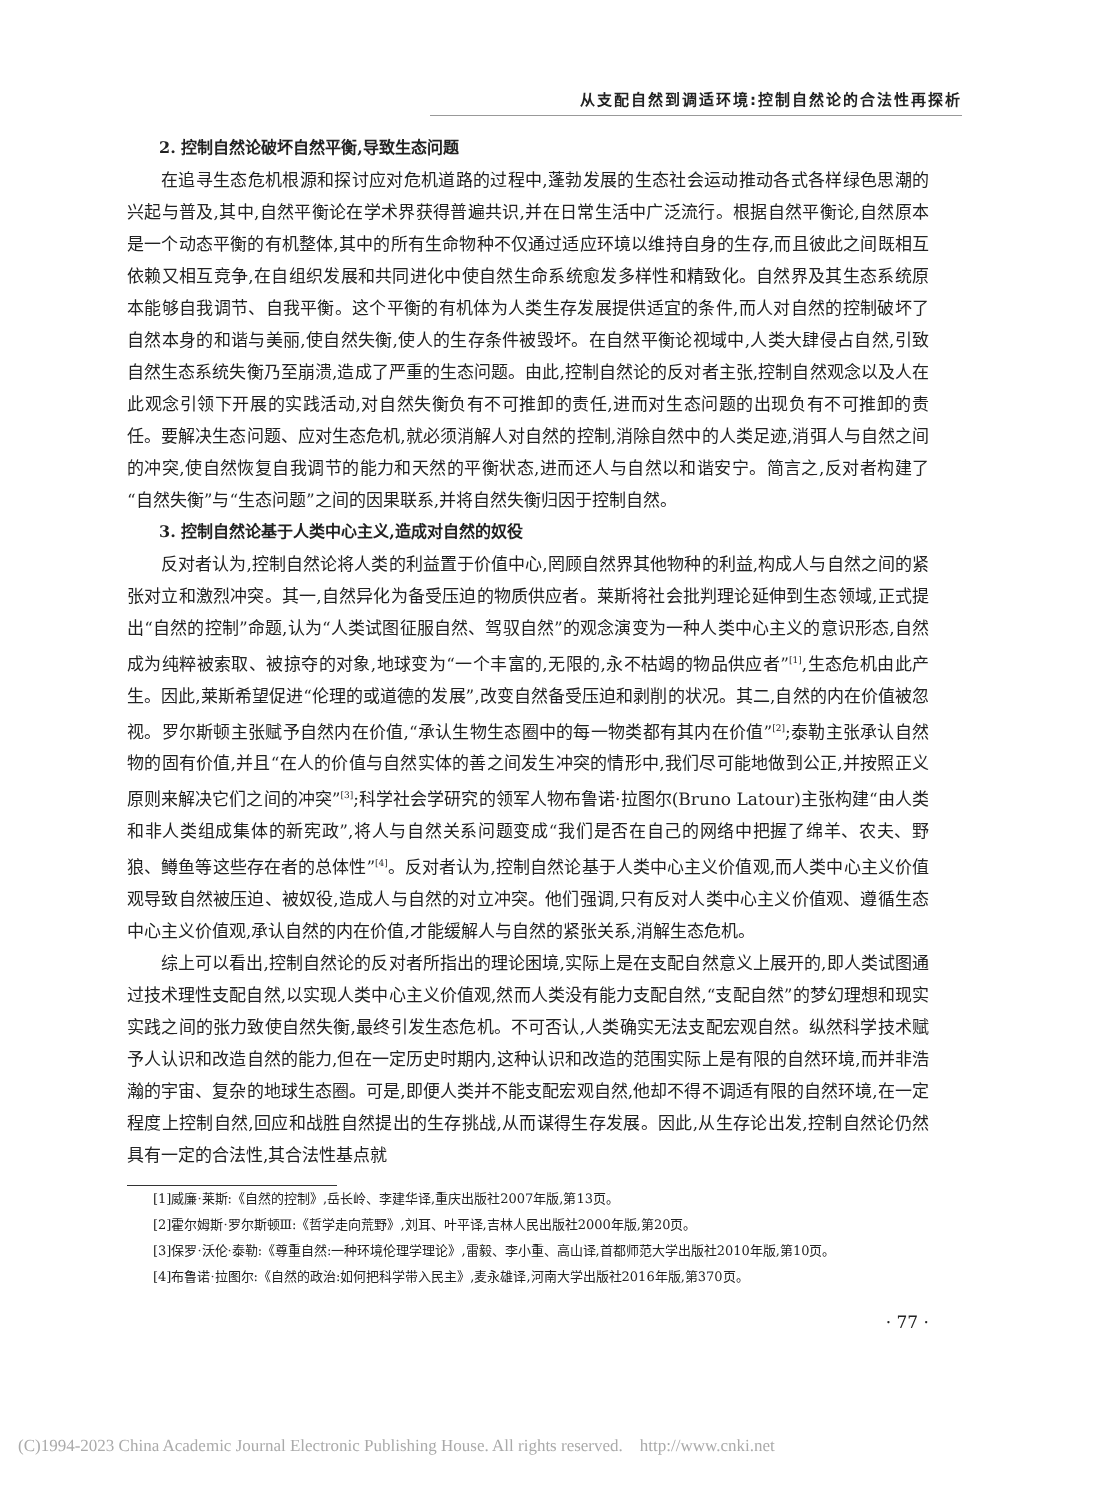从支配自然到调适环境:控制自然论的合法性再探析
2. 控制自然论破坏自然平衡,导致生态问题
在追寻生态危机根源和探讨应对危机道路的过程中,蓬勃发展的生态社会运动推动各式各样绿色思潮的兴起与普及,其中,自然平衡论在学术界获得普遍共识,并在日常生活中广泛流行。根据自然平衡论,自然原本是一个动态平衡的有机整体,其中的所有生命物种不仅通过适应环境以维持自身的生存,而且彼此之间既相互依赖又相互竞争,在自组织发展和共同进化中使自然生命系统愈发多样性和精致化。自然界及其生态系统原本能够自我调节、自我平衡。这个平衡的有机体为人类生存发展提供适宜的条件,而人对自然的控制破坏了自然本身的和谐与美丽,使自然失衡,使人的生存条件被毁坏。在自然平衡论视域中,人类大肆侵占自然,引致自然生态系统失衡乃至崩溃,造成了严重的生态问题。由此,控制自然论的反对者主张,控制自然观念以及人在此观念引领下开展的实践活动,对自然失衡负有不可推卸的责任,进而对生态问题的出现负有不可推卸的责任。要解决生态问题、应对生态危机,就必须消解人对自然的控制,消除自然中的人类足迹,消弭人与自然之间的冲突,使自然恢复自我调节的能力和天然的平衡状态,进而还人与自然以和谐安宁。简言之,反对者构建了“自然失衡”与“生态问题”之间的因果联系,并将自然失衡归因于控制自然。
3. 控制自然论基于人类中心主义,造成对自然的奴役
反对者认为,控制自然论将人类的利益置于价值中心,罔顾自然界其他物种的利益,构成人与自然之间的紧张对立和激烈冲突。其一,自然异化为备受压迫的物质供应者。莱斯将社会批判理论延伸到生态领域,正式提出“自然的控制”命题,认为“人类试图征服自然、驾驭自然”的观念演变为一种人类中心主义的意识形态,自然成为纯粹被索取、被掠夺的对象,地球变为“一个丰富的,无限的,永不枯竭的物品供应者”<sup>[1]</sup>,生态危机由此产生。因此,莱斯希望促进“伦理的或道德的发展”,改变自然备受压迫和剥削的状况。其二,自然的内在价值被忽视。罗尔斯顿主张赋予自然内在价值,“承认生物生态圈中的每一物类都有其内在价值”<sup>[2]</sup>;泰勒主张承认自然物的固有价值,并且“在人的价值与自然实体的善之间发生冲突的情形中,我们尽可能地做到公正,并按照正义原则来解决它们之间的冲突”<sup>[3]</sup>;科学社会学研究的领军人物布鲁诺·拉图尔(Bruno Latour)主张构建“由人类和非人类组成集体的新宪政”,将人与自然关系问题变成“我们是否在自己的网络中把握了绵羊、农夫、野狼、鳟鱼等这些存在者的总体性”<sup>[4]</sup>。反对者认为,控制自然论基于人类中心主义价值观,而人类中心主义价值观导致自然被压迫、被奴役,造成人与自然的对立冲突。他们强调,只有反对人类中心主义价值观、遵循生态中心主义价值观,承认自然的内在价值,才能缓解人与自然的紧张关系,消解生态危机。
综上可以看出,控制自然论的反对者所指出的理论困境,实际上是在支配自然意义上展开的,即人类试图通过技术理性支配自然,以实现人类中心主义价值观,然而人类没有能力支配自然,“支配自然”的梦幻理想和现实实践之间的张力致使自然失衡,最终引发生态危机。不可否认,人类确实无法支配宏观自然。纵然科学技术赋予人认识和改造自然的能力,但在一定历史时期内,这种认识和改造的范围实际上是有限的自然环境,而并非浩瀚的宇宙、复杂的地球生态圈。可是,即便人类并不能支配宏观自然,他却不得不调适有限的自然环境,在一定程度上控制自然,回应和战胜自然提出的生存挑战,从而谋得生存发展。因此,从生存论出发,控制自然论仍然具有一定的合法性,其合法性基点就
[1]威廉·莱斯:《自然的控制》,岳长岭、李建华译,重庆出版社2007年版,第13页。
[2]霍尔姆斯·罗尔斯顿Ⅲ:《哲学走向荒野》,刘耳、叶平译,吉林人民出版社2000年版,第20页。
[3]保罗·沃伦·泰勒:《尊重自然:一种环境伦理学理论》,雷毅、李小重、高山译,首都师范大学出版社2010年版,第10页。
[4]布鲁诺·拉图尔:《自然的政治:如何把科学带入民主》,麦永雄译,河南大学出版社2016年版,第370页。
· 77 ·
(C)1994-2023 China Academic Journal Electronic Publishing House. All rights reserved. http://www.cnki.net